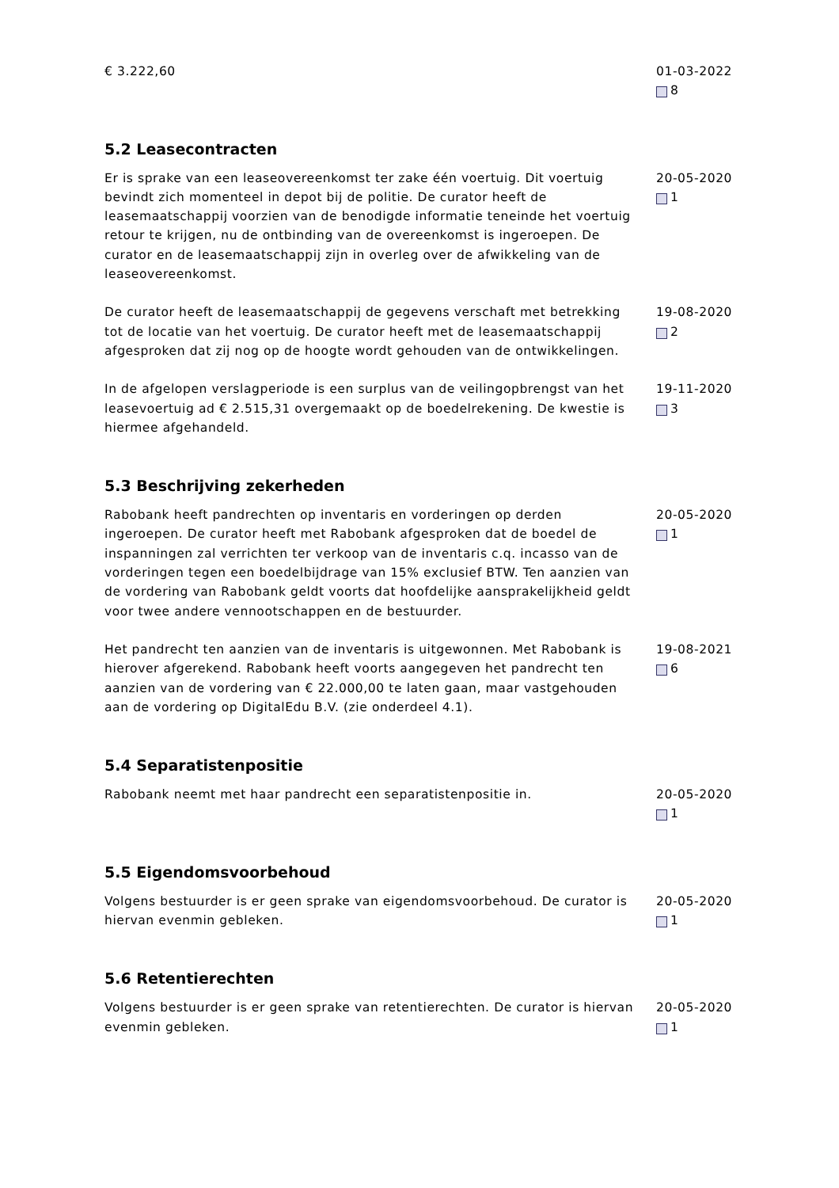€ 3.222,60 01-03-2022
8
5.2 Leasecontracten
Er is sprake van een leaseovereenkomst ter zake één voertuig. Dit voertuig bevindt zich momenteel in depot bij de politie. De curator heeft de leasemaatschappij voorzien van de benodigde informatie teneinde het voertuig retour te krijgen, nu de ontbinding van de overeenkomst is ingeroepen. De curator en de leasemaatschappij zijn in overleg over de afwikkeling van de leaseovereenkomst.
20-05-2020
1
De curator heeft de leasemaatschappij de gegevens verschaft met betrekking tot de locatie van het voertuig. De curator heeft met de leasemaatschappij afgesproken dat zij nog op de hoogte wordt gehouden van de ontwikkelingen.
19-08-2020
2
In de afgelopen verslagperiode is een surplus van de veilingopbrengst van het leasevoertuig ad € 2.515,31 overgemaakt op de boedelrekening. De kwestie is hiermee afgehandeld.
19-11-2020
3
5.3 Beschrijving zekerheden
Rabobank heeft pandrechten op inventaris en vorderingen op derden ingeroepen. De curator heeft met Rabobank afgesproken dat de boedel de inspanningen zal verrichten ter verkoop van de inventaris c.q. incasso van de vorderingen tegen een boedelbijdrage van 15% exclusief BTW. Ten aanzien van de vordering van Rabobank geldt voorts dat hoofdelijke aansprakelijkheid geldt voor twee andere vennootschappen en de bestuurder.
20-05-2020
1
Het pandrecht ten aanzien van de inventaris is uitgewonnen. Met Rabobank is hierover afgerekend. Rabobank heeft voorts aangegeven het pandrecht ten aanzien van de vordering van € 22.000,00 te laten gaan, maar vastgehouden aan de vordering op DigitalEdu B.V. (zie onderdeel 4.1).
19-08-2021
6
5.4 Separatistenpositie
Rabobank neemt met haar pandrecht een separatistenpositie in. 20-05-2020
1
5.5 Eigendomsvoorbehoud
Volgens bestuurder is er geen sprake van eigendomsvoorbehoud. De curator is hiervan evenmin gebleken.
20-05-2020
1
5.6 Retentierechten
Volgens bestuurder is er geen sprake van retentierechten. De curator is hiervan evenmin gebleken.
20-05-2020
1